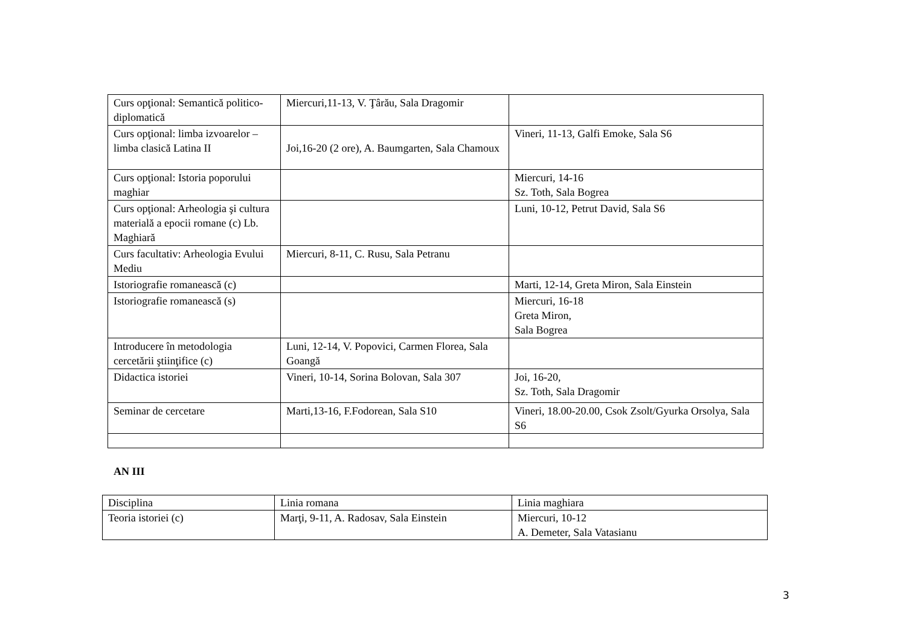| Curs opţional: Semantică politico-diplomatică | Miercuri,11-13, V. Ţârău, Sala Dragomir | |
| Curs opţional: limba izvoarelor – limba clasică Latina II | Joi,16-20 (2 ore), A. Baumgarten, Sala Chamoux | Vineri, 11-13, Galfi Emoke, Sala S6 |
| Curs opţional: Istoria poporului maghiar | | Miercuri, 14-16 Sz. Toth, Sala Bogrea |
| Curs opţional: Arheologia şi cultura materială a epocii romane (c) Lb. Maghiară | | Luni, 10-12, Petrut David, Sala S6 |
| Curs facultativ: Arheologia Evului Mediu | Miercuri, 8-11, C. Rusu, Sala Petranu | |
| Istoriografie romanească (c) | | Marti, 12-14, Greta Miron, Sala Einstein |
| Istoriografie romanească (s) | | Miercuri, 16-18 Greta Miron, Sala Bogrea |
| Introducere în metodologia cercetării ştiinţifice (c) | Luni, 12-14, V. Popovici, Carmen Florea, Sala Goangă | |
| Didactica istoriei | Vineri, 10-14, Sorina Bolovan, Sala 307 | Joi, 16-20, Sz. Toth, Sala Dragomir |
| Seminar de cercetare | Marti,13-16, F.Fodorean, Sala S10 | Vineri, 18.00-20.00, Csok Zsolt/Gyurka Orsolya, Sala S6 |
AN III
| Disciplina | Linia romana | Linia maghiara |
| Teoria istoriei (c) | Marţi, 9-11, A. Radosav, Sala Einstein | Miercuri, 10-12 A. Demeter, Sala Vatasianu |
3